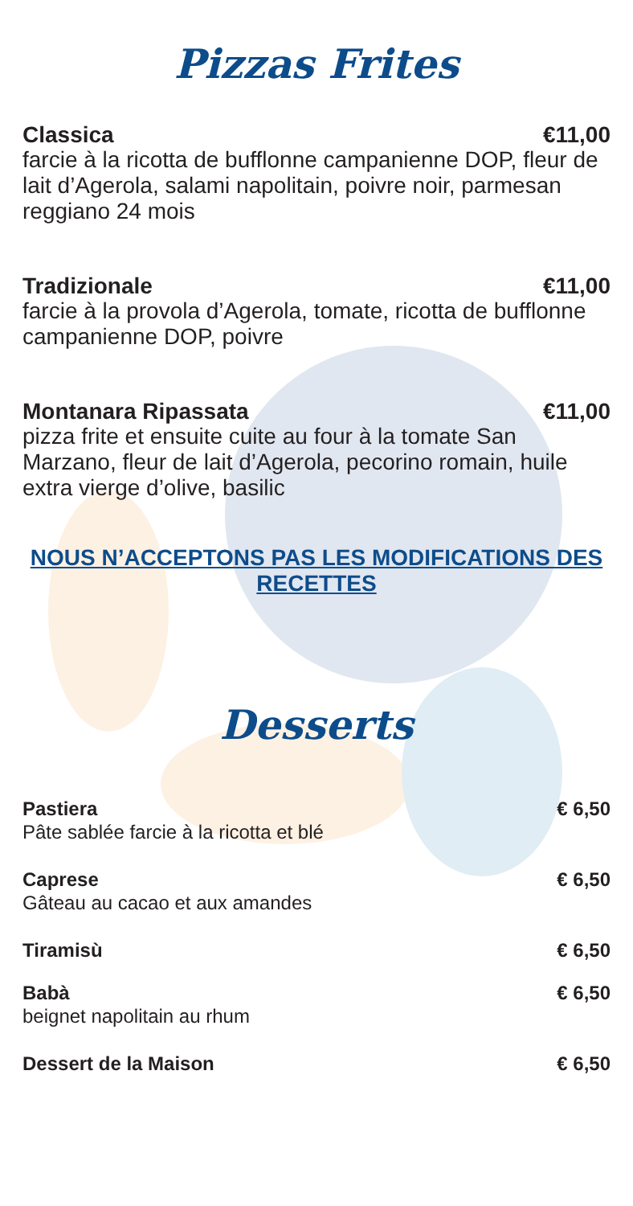Pizzas Frites
Classica €11,00
farcie à la ricotta de bufflonne campanienne DOP, fleur de lait d’Agerola, salami napolitain, poivre noir, parmesan reggiano 24 mois
Tradizionale €11,00
farcie à la provola d’Agerola, tomate, ricotta de bufflonne campanienne DOP, poivre
Montanara Ripassata €11,00
pizza frite et ensuite cuite au four à la tomate San Marzano, fleur de lait d’Agerola, pecorino romain, huile extra vierge d’olive, basilic
NOUS N’ACCEPTONS PAS LES MODIFICATIONS DES RECETTES
Desserts
Pastiera € 6,50
Pâte sablée farcie à la ricotta et blé
Caprese € 6,50
Gâteau au cacao et aux amandes
Tiramisù € 6,50
Babà € 6,50
beignet napolitain au rhum
Dessert de la Maison € 6,50